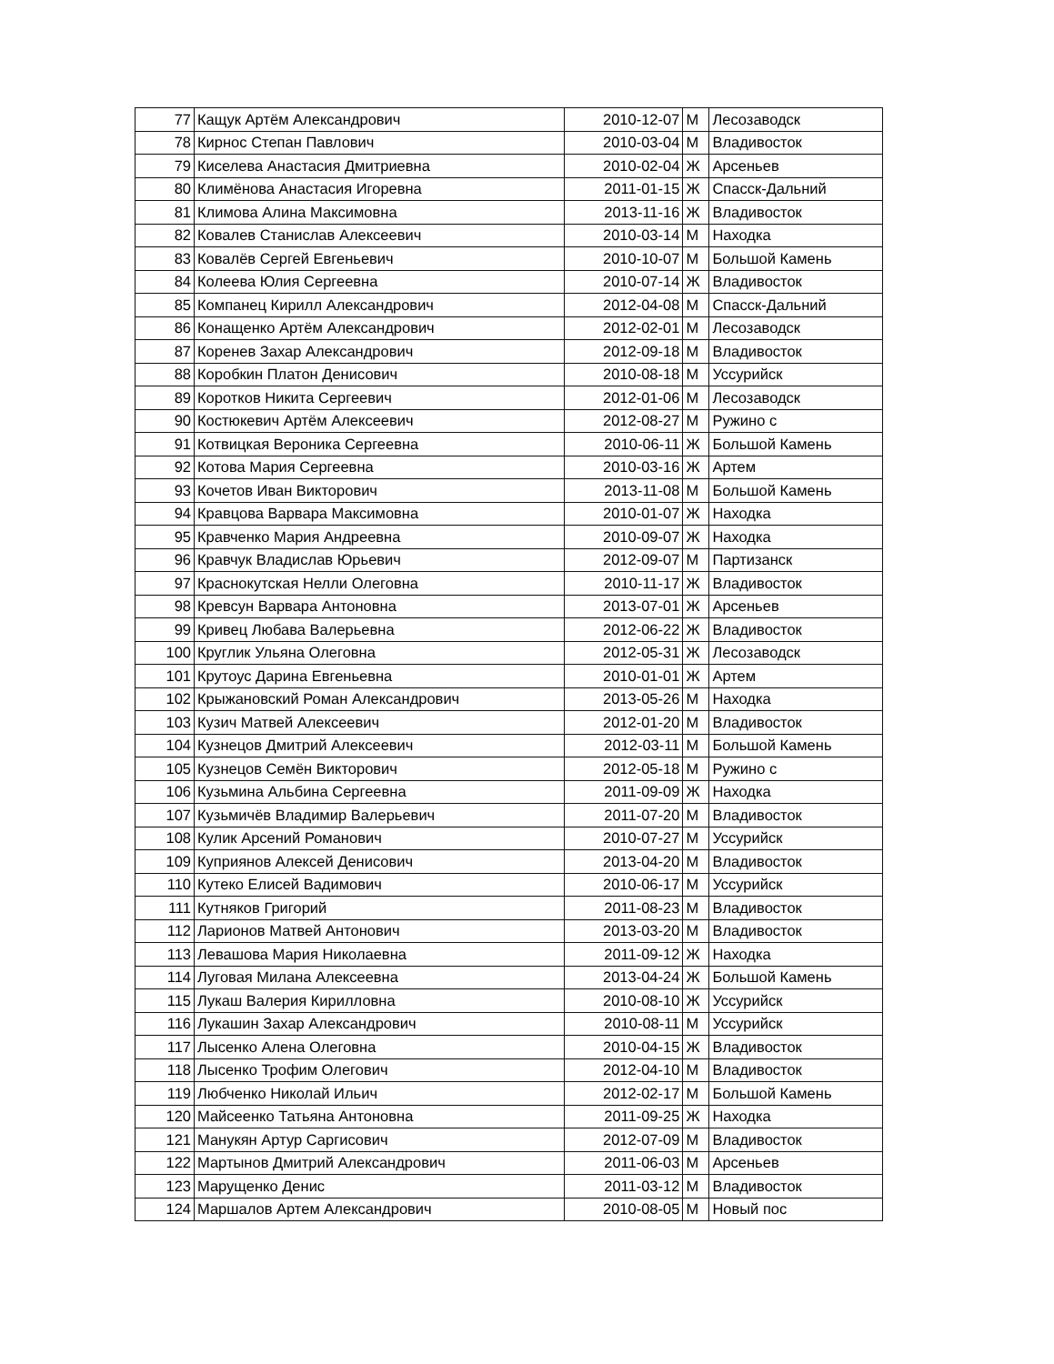| 77 | Кащук Артём Александрович | 2010-12-07 | М | Лесозаводск |
| 78 | Кирнос Степан Павлович | 2010-03-04 | М | Владивосток |
| 79 | Киселева Анастасия Дмитриевна | 2010-02-04 | Ж | Арсеньев |
| 80 | Климёнова Анастасия Игоревна | 2011-01-15 | Ж | Спасск-Дальний |
| 81 | Климова Алина Максимовна | 2013-11-16 | Ж | Владивосток |
| 82 | Ковалев Станислав Алексеевич | 2010-03-14 | М | Находка |
| 83 | Ковалёв Сергей Евгеньевич | 2010-10-07 | М | Большой Камень |
| 84 | Колеева Юлия Сергеевна | 2010-07-14 | Ж | Владивосток |
| 85 | Компанец Кирилл Александрович | 2012-04-08 | М | Спасск-Дальний |
| 86 | Конащенко Артём Александрович | 2012-02-01 | М | Лесозаводск |
| 87 | Коренев Захар Александрович | 2012-09-18 | М | Владивосток |
| 88 | Коробкин Платон Денисович | 2010-08-18 | М | Уссурийск |
| 89 | Коротков Никита Сергеевич | 2012-01-06 | М | Лесозаводск |
| 90 | Костюкевич Артём Алексеевич | 2012-08-27 | М | Ружино с |
| 91 | Котвицкая Вероника Сергеевна | 2010-06-11 | Ж | Большой Камень |
| 92 | Котова Мария Сергеевна | 2010-03-16 | Ж | Артем |
| 93 | Кочетов Иван Викторович | 2013-11-08 | М | Большой Камень |
| 94 | Кравцова Варвара Максимовна | 2010-01-07 | Ж | Находка |
| 95 | Кравченко Мария Андреевна | 2010-09-07 | Ж | Находка |
| 96 | Кравчук Владислав Юрьевич | 2012-09-07 | М | Партизанск |
| 97 | Краснокутская Нелли Олеговна | 2010-11-17 | Ж | Владивосток |
| 98 | Кревсун Варвара Антоновна | 2013-07-01 | Ж | Арсеньев |
| 99 | Кривец Любава Валерьевна | 2012-06-22 | Ж | Владивосток |
| 100 | Круглик Ульяна Олеговна | 2012-05-31 | Ж | Лесозаводск |
| 101 | Крутоус Дарина Евгеньевна | 2010-01-01 | Ж | Артем |
| 102 | Крыжановский Роман Александрович | 2013-05-26 | М | Находка |
| 103 | Кузич Матвей Алексеевич | 2012-01-20 | М | Владивосток |
| 104 | Кузнецов Дмитрий Алексеевич | 2012-03-11 | М | Большой Камень |
| 105 | Кузнецов Семён Викторович | 2012-05-18 | М | Ружино с |
| 106 | Кузьмина Альбина Сергеевна | 2011-09-09 | Ж | Находка |
| 107 | Кузьмичёв Владимир Валерьевич | 2011-07-20 | М | Владивосток |
| 108 | Кулик Арсений Романович | 2010-07-27 | М | Уссурийск |
| 109 | Куприянов Алексей Денисович | 2013-04-20 | М | Владивосток |
| 110 | Кутеко Елисей Вадимович | 2010-06-17 | М | Уссурийск |
| 111 | Кутняков Григорий | 2011-08-23 | М | Владивосток |
| 112 | Ларионов Матвей Антонович | 2013-03-20 | М | Владивосток |
| 113 | Левашова Мария Николаевна | 2011-09-12 | Ж | Находка |
| 114 | Луговая Милана Алексеевна | 2013-04-24 | Ж | Большой Камень |
| 115 | Лукаш Валерия Кирилловна | 2010-08-10 | Ж | Уссурийск |
| 116 | Лукашин Захар Александрович | 2010-08-11 | М | Уссурийск |
| 117 | Лысенко Алена Олеговна | 2010-04-15 | Ж | Владивосток |
| 118 | Лысенко Трофим Олегович | 2012-04-10 | М | Владивосток |
| 119 | Любченко Николай Ильич | 2012-02-17 | М | Большой Камень |
| 120 | Майсеенко Татьяна Антоновна | 2011-09-25 | Ж | Находка |
| 121 | Манукян Артур Саргисович | 2012-07-09 | М | Владивосток |
| 122 | Мартынов Дмитрий Александрович | 2011-06-03 | М | Арсеньев |
| 123 | Марущенко Денис | 2011-03-12 | М | Владивосток |
| 124 | Маршалов Артем Александрович | 2010-08-05 | М | Новый пос |